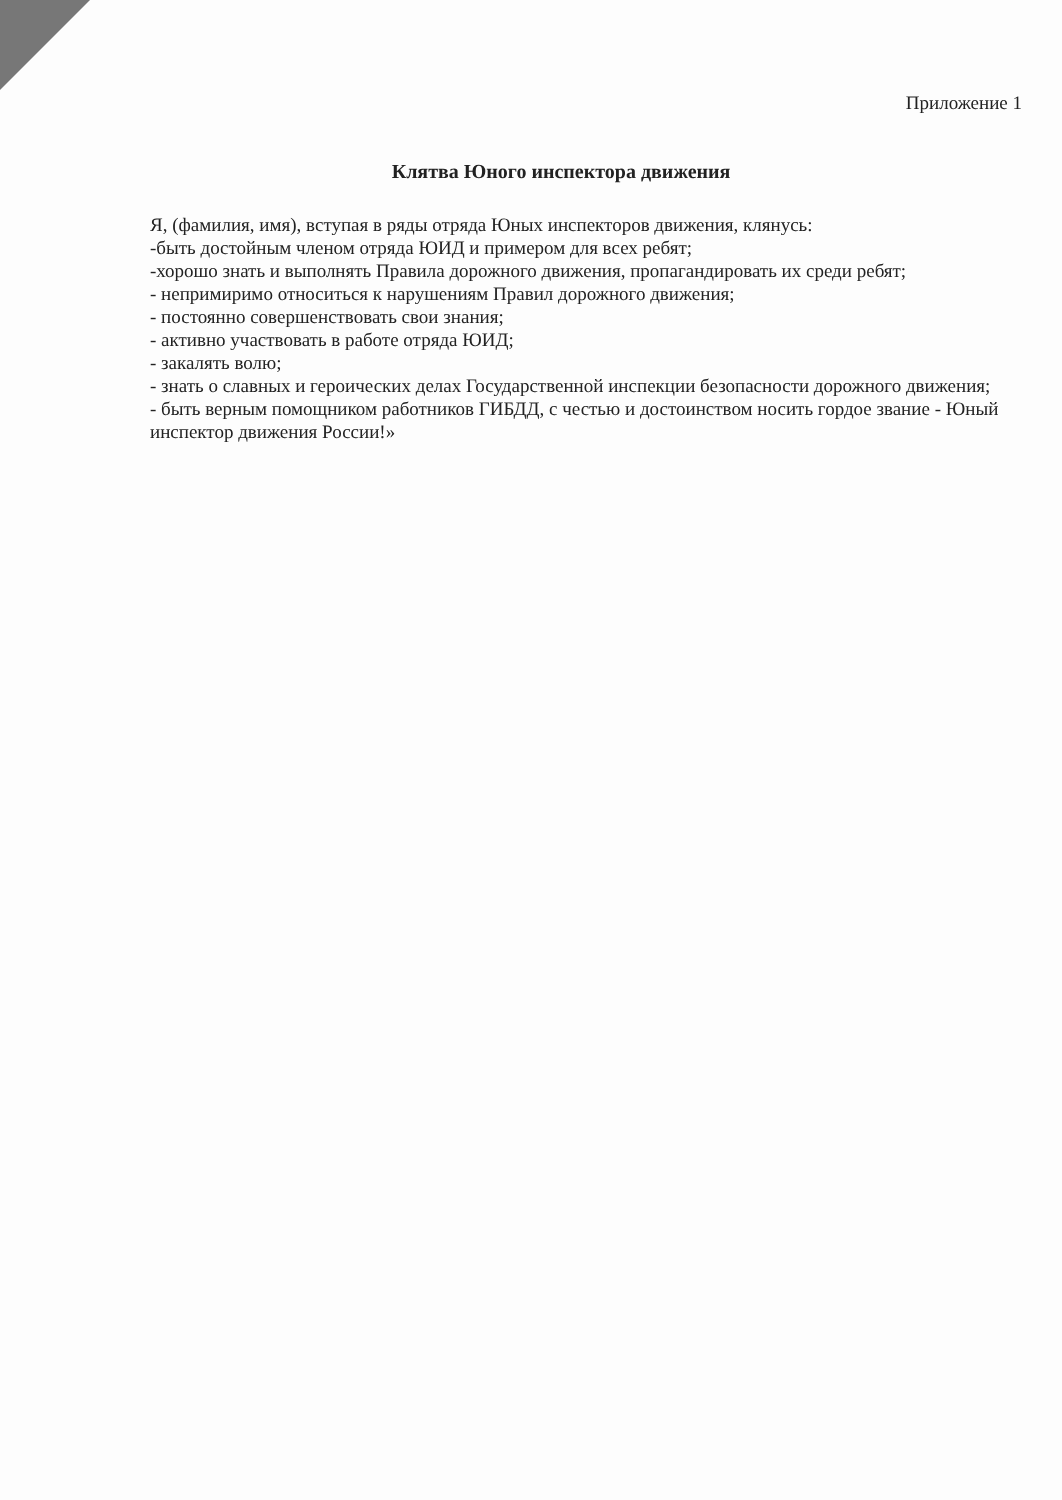Приложение 1
Клятва Юного инспектора движения
Я, (фамилия, имя), вступая в ряды отряда Юных инспекторов движения, клянусь:
-быть достойным членом отряда ЮИД и примером для всех ребят;
-хорошо знать и выполнять Правила дорожного движения, пропагандировать их среди ребят;
- непримиримо относиться к нарушениям Правил дорожного движения;
- постоянно совершенствовать свои знания;
- активно участвовать в работе отряда ЮИД;
- закалять волю;
- знать о славных и героических делах Государственной инспекции безопасности дорожного движения;
- быть верным помощником работников ГИБДД, с честью и достоинством носить гордое звание - Юный инспектор движения России!»